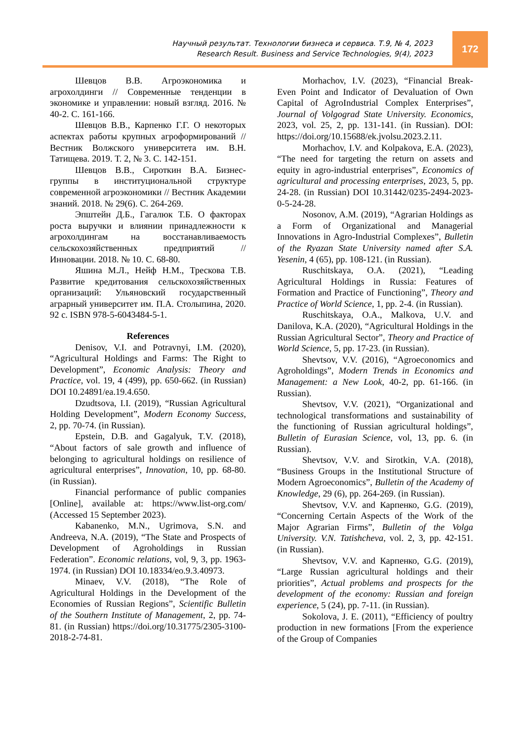Научный результат. Технологии бизнеса и сервиса. Т.9, № 4, 2023
Research Result. Business and Service Technologies, 9(4), 2023
172
Шевцов В.В. Агроэкономика и агрохолдинги // Современные тенденции в экономике и управлении: новый взгляд. 2016. № 40-2. С. 161-166.
Шевцов В.В., Карпенко Г.Г. О некоторых аспектах работы крупных агроформирований // Вестник Волжского университета им. В.Н. Татищева. 2019. Т. 2, № 3. С. 142-151.
Шевцов В.В., Сироткин В.А. Бизнес-группы в институциональной структуре современной агроэкономики // Вестник Академии знаний. 2018. № 29(6). С. 264-269.
Эпштейн Д.Б., Гагалюк Т.Б. О факторах роста выручки и влиянии принадлежности к агрохолдингам на восстанавливаемость сельскохозяйственных предприятий // Инновации. 2018. № 10. С. 68-80.
Яшина М.Л., Нейф Н.М., Трескова Т.В. Развитие кредитования сельскохозяйственных организаций: Ульяновский государственный аграрный университет им. П.А. Столыпина, 2020. 92 с. ISBN 978-5-6043484-5-1.
References
Denisov, V.I. and Potravnyi, I.M. (2020), “Agricultural Holdings and Farms: The Right to Development”, Economic Analysis: Theory and Practice, vol. 19, 4 (499), pp. 650-662. (in Russian) DOI 10.24891/ea.19.4.650.
Dzudtsova, I.I. (2019), “Russian Agricultural Holding Development”, Modern Economy Success, 2, pp. 70-74. (in Russian).
Epstein, D.B. and Gagalyuk, T.V. (2018), “About factors of sale growth and influence of belonging to agricultural holdings on resilience of agricultural enterprises”, Innovation, 10, pp. 68-80. (in Russian).
Financial performance of public companies [Online], available at: https://www.list-org.com/ (Accessed 15 September 2023).
Kabanenko, M.N., Ugrimova, S.N. and Andreeva, N.A. (2019), “The State and Prospects of Development of Agroholdings in Russian Federation”. Economic relations, vol, 9, 3, pp. 1963-1974. (in Russian) DOI 10.18334/eo.9.3.40973.
Minaev, V.V. (2018), “The Role of Agricultural Holdings in the Development of the Economies of Russian Regions”, Scientific Bulletin of the Southern Institute of Management, 2, pp. 74-81. (in Russian) https://doi.org/10.31775/2305-3100-2018-2-74-81.
Morhachov, I.V. (2023), “Financial Break-Even Point and Indicator of Devaluation of Own Capital of AgroIndustrial Complex Enterprises”, Journal of Volgograd State University. Economics, 2023, vol. 25, 2, pp. 131-141. (in Russian). DOI: https://doi.org/10.15688/ek.jvolsu.2023.2.11.
Morhachov, I.V. and Kolpakova, E.A. (2023), “The need for targeting the return on assets and equity in agro-industrial enterprises”, Economics of agricultural and processing enterprises, 2023, 5, pp. 24-28. (in Russian) DOI 10.31442/0235-2494-2023-0-5-24-28.
Nosonov, A.M. (2019), “Agrarian Holdings as a Form of Organizational and Managerial Innovations in Agro-Industrial Complexes”, Bulletin of the Ryazan State University named after S.A. Yesenin, 4 (65), pp. 108-121. (in Russian).
Ruschitskaya, O.A. (2021), “Leading Agricultural Holdings in Russia: Features of Formation and Practice of Functioning”, Theory and Practice of World Science, 1, pp. 2-4. (in Russian).
Ruschitskaya, O.A., Malkova, U.V. and Danilova, K.A. (2020), “Agricultural Holdings in the Russian Agricultural Sector”, Theory and Practice of World Science, 5, pp. 17-23. (in Russian).
Shevtsov, V.V. (2016), “Agroeconomics and Agroholdings”, Modern Trends in Economics and Management: a New Look, 40-2, pp. 61-166. (in Russian).
Shevtsov, V.V. (2021), “Organizational and technological transformations and sustainability of the functioning of Russian agricultural holdings”, Bulletin of Eurasian Science, vol, 13, pp. 6. (in Russian).
Shevtsov, V.V. and Sirotkin, V.A. (2018), “Business Groups in the Institutional Structure of Modern Agroeconomics”, Bulletin of the Academy of Knowledge, 29 (6), pp. 264-269. (in Russian).
Shevtsov, V.V. and Карпенко, G.G. (2019), “Concerning Certain Aspects of the Work of the Major Agrarian Firms”, Bulletin of the Volga University. V.N. Tatishcheva, vol. 2, 3, pp. 42-151. (in Russian).
Shevtsov, V.V. and Карпенко, G.G. (2019), “Large Russian agricultural holdings and their priorities”, Actual problems and prospects for the development of the economy: Russian and foreign experience, 5 (24), pp. 7-11. (in Russian).
Sokolova, J. E. (2011), “Efficiency of poultry production in new formations [From the experience of the Group of Companies